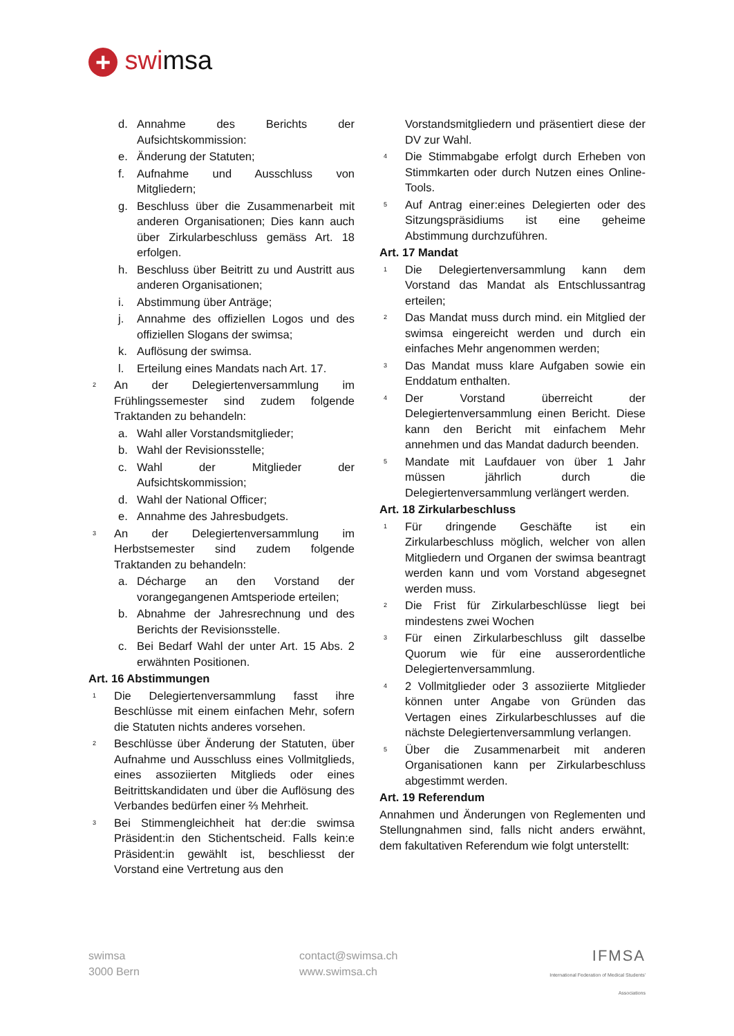+ swimsa
d. Annahme des Berichts der Aufsichtskommission:
e. Änderung der Statuten;
f. Aufnahme und Ausschluss von Mitgliedern;
g. Beschluss über die Zusammenarbeit mit anderen Organisationen; Dies kann auch über Zirkularbeschluss gemäss Art. 18 erfolgen.
h. Beschluss über Beitritt zu und Austritt aus anderen Organisationen;
i. Abstimmung über Anträge;
j. Annahme des offiziellen Logos und des offiziellen Slogans der swimsa;
k. Auflösung der swimsa.
l. Erteilung eines Mandats nach Art. 17.
2
An der Delegiertenversammlung im Frühlingssemester sind zudem folgende Traktanden zu behandeln:
a. Wahl aller Vorstandsmitglieder;
b. Wahl der Revisionsstelle;
c. Wahl der Mitglieder der Aufsichtskommission;
d. Wahl der National Officer;
e. Annahme des Jahresbudgets.
3
An der Delegiertenversammlung im Herbstsemester sind zudem folgende Traktanden zu behandeln:
a. Décharge an den Vorstand der vorangegangenen Amtsperiode erteilen;
b. Abnahme der Jahresrechnung und des Berichts der Revisionsstelle.
c. Bei Bedarf Wahl der unter Art. 15 Abs. 2 erwähnten Positionen.
Art. 16 Abstimmungen
1
Die Delegiertenversammlung fasst ihre Beschlüsse mit einem einfachen Mehr, sofern die Statuten nichts anderes vorsehen.
2
Beschlüsse über Änderung der Statuten, über Aufnahme und Ausschluss eines Vollmitglieds, eines assoziierten Mitglieds oder eines Beitrittskandidaten und über die Auflösung des Verbandes bedürfen einer ⅔ Mehrheit.
3
Bei Stimmengleichheit hat der:die swimsa Präsident:in den Stichentscheid. Falls kein:e Präsident:in gewählt ist, beschliesst der Vorstand eine Vertretung aus den
Vorstandsmitgliedern und präsentiert diese der DV zur Wahl.
4
Die Stimmabgabe erfolgt durch Erheben von Stimmkarten oder durch Nutzen eines Online-Tools.
5
Auf Antrag einer:eines Delegierten oder des Sitzungspräsidiums ist eine geheime Abstimmung durchzuführen.
Art. 17 Mandat
1
Die Delegiertenversammlung kann dem Vorstand das Mandat als Entschlussantrag erteilen;
2
Das Mandat muss durch mind. ein Mitglied der swimsa eingereicht werden und durch ein einfaches Mehr angenommen werden;
3
Das Mandat muss klare Aufgaben sowie ein Enddatum enthalten.
4
Der Vorstand überreicht der Delegiertenversammlung einen Bericht. Diese kann den Bericht mit einfachem Mehr annehmen und das Mandat dadurch beenden.
5
Mandate mit Laufdauer von über 1 Jahr müssen jährlich durch die Delegiertenversammlung verlängert werden.
Art. 18 Zirkularbeschluss
1
Für dringende Geschäfte ist ein Zirkularbeschluss möglich, welcher von allen Mitgliedern und Organen der swimsa beantragt werden kann und vom Vorstand abgesegnet werden muss.
2
Die Frist für Zirkularbeschlüsse liegt bei mindestens zwei Wochen
3
Für einen Zirkularbeschluss gilt dasselbe Quorum wie für eine ausserordentliche Delegiertenversammlung.
4
2 Vollmitglieder oder 3 assoziierte Mitglieder können unter Angabe von Gründen das Vertagen eines Zirkularbeschlusses auf die nächste Delegiertenversammlung verlangen.
5
Über die Zusammenarbeit mit anderen Organisationen kann per Zirkularbeschluss abgestimmt werden.
Art. 19 Referendum
Annahmen und Änderungen von Reglementen und Stellungnahmen sind, falls nicht anders erwähnt, dem fakultativen Referendum wie folgt unterstellt:
swimsa
3000 Bern
contact@swimsa.ch
www.swimsa.ch
IFMSA
International Federation of Medical Students' Associations